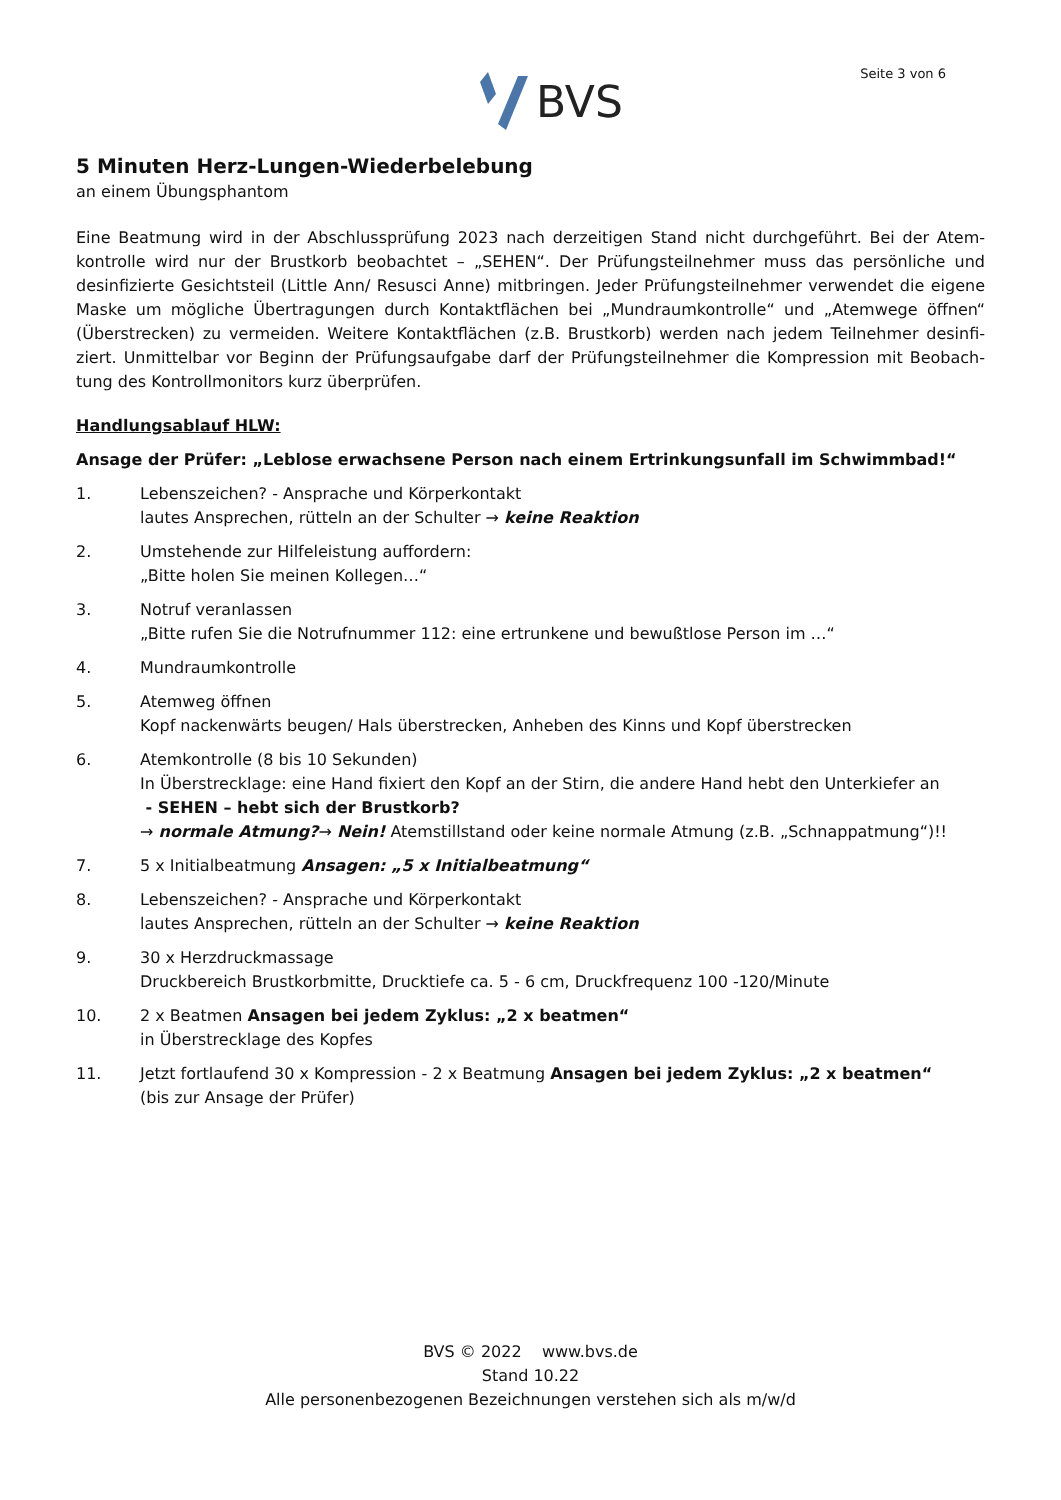Seite 3 von 6 BVS
5 Minuten Herz-Lungen-Wiederbelebung
an einem Übungsphantom
Eine Beatmung wird in der Abschlussprüfung 2023 nach derzeitigen Stand nicht durchgeführt. Bei der Atem-kontrolle wird nur der Brustkorb beobachtet – „SEHEN“. Der Prüfungsteilnehmer muss das persönliche und desinfizierte Gesichtsteil (Little Ann/ Resusci Anne) mitbringen. Jeder Prüfungsteilnehmer verwendet die eigene Maske um mögliche Übertragungen durch Kontaktflächen bei „Mundraumkontrolle“ und „Atemwege öffnen“ (Überstrecken) zu vermeiden. Weitere Kontaktflächen (z.B. Brustkorb) werden nach jedem Teilnehmer desinfi-ziert. Unmittelbar vor Beginn der Prüfungsaufgabe darf der Prüfungsteilnehmer die Kompression mit Beobach-tung des Kontrollmonitors kurz überprüfen.
Handlungsablauf HLW:
Ansage der Prüfer: „Leblose erwachsene Person nach einem Ertrinkungsunfall im Schwimmbad!“
1. Lebenszeichen? - Ansprache und Körperkontakt
lautes Ansprechen, rütteln an der Schulter → keine Reaktion
2. Umstehende zur Hilfeleistung auffordern:
„Bitte holen Sie meinen Kollegen…“
3. Notruf veranlassen
„Bitte rufen Sie die Notrufnummer 112: eine ertrunkene und bewußtlose Person im …“
4. Mundraumkontrolle
5. Atemweg öffnen
Kopf nackenwärts beugen/ Hals überstrecken, Anheben des Kinns und Kopf überstrecken
6. Atemkontrolle (8 bis 10 Sekunden)
In Überstrecklage: eine Hand fixiert den Kopf an der Stirn, die andere Hand hebt den Unterkiefer an
- SEHEN – hebt sich der Brustkorb?
→ normale Atmung?→ Nein! Atemstillstand oder keine normale Atmung (z.B. „Schnappatmung“)!!
7. 5 x Initialbeatmung Ansagen: „5 x Initialbeatmung“
8. Lebenszeichen? - Ansprache und Körperkontakt
lautes Ansprechen, rütteln an der Schulter → keine Reaktion
9. 30 x Herzdruckmassage
Druckbereich Brustkorbmitte, Drucktiefe ca. 5 - 6 cm, Druckfrequenz 100 -120/Minute
10. 2 x Beatmen Ansagen bei jedem Zyklus: „2 x beatmen“
in Überstrecklage des Kopfes
11. Jetzt fortlaufend 30 x Kompression - 2 x Beatmung Ansagen bei jedem Zyklus: „2 x beatmen“
(bis zur Ansage der Prüfer)
BVS © 2022 www.bvs.de
Stand 10.22
Alle personenbezogenen Bezeichnungen verstehen sich als m/w/d